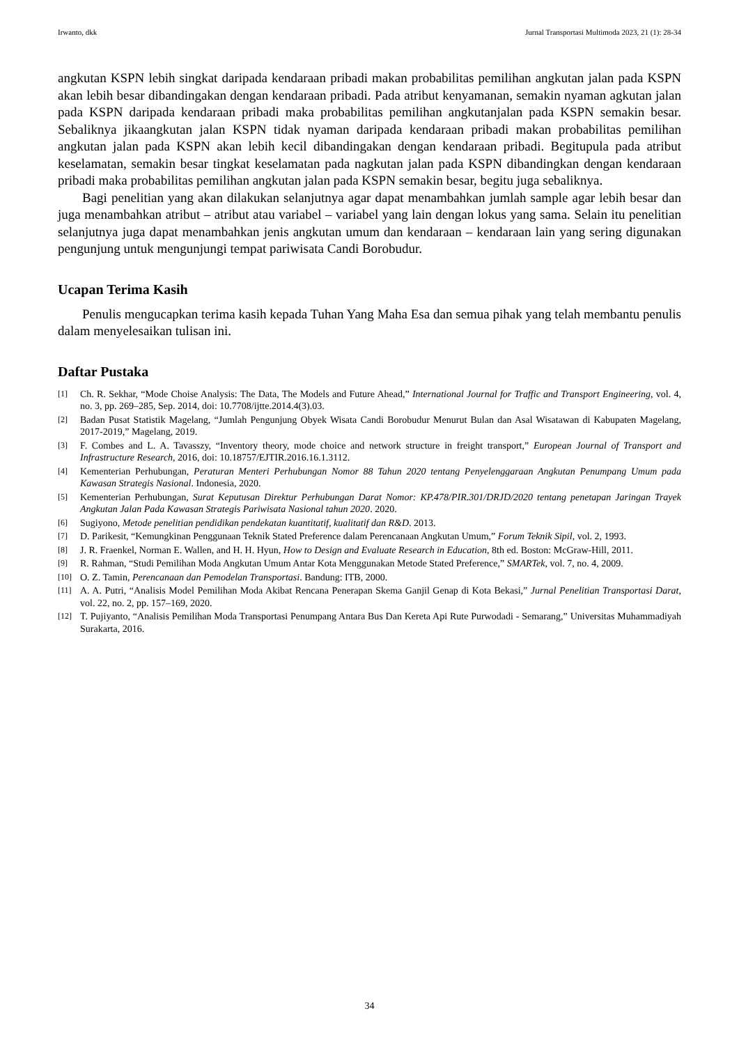Irwanto, dkk Jurnal Transportasi Multimoda 2023, 21 (1): 28-34
angkutan KSPN lebih singkat daripada kendaraan pribadi makan probabilitas pemilihan angkutan jalan pada KSPN akan lebih besar dibandingakan dengan kendaraan pribadi. Pada atribut kenyamanan, semakin nyaman agkutan jalan pada KSPN daripada kendaraan pribadi maka probabilitas pemilihan angkutanjalan pada KSPN semakin besar. Sebaliknya jikaangkutan jalan KSPN tidak nyaman daripada kendaraan pribadi makan probabilitas pemilihan angkutan jalan pada KSPN akan lebih kecil dibandingakan dengan kendaraan pribadi. Begitupula pada atribut keselamatan, semakin besar tingkat keselamatan pada nagkutan jalan pada KSPN dibandingkan dengan kendaraan pribadi maka probabilitas pemilihan angkutan jalan pada KSPN semakin besar, begitu juga sebaliknya.
Bagi penelitian yang akan dilakukan selanjutnya agar dapat menambahkan jumlah sample agar lebih besar dan juga menambahkan atribut – atribut atau variabel – variabel yang lain dengan lokus yang sama. Selain itu penelitian selanjutnya juga dapat menambahkan jenis angkutan umum dan kendaraan – kendaraan lain yang sering digunakan pengunjung untuk mengunjungi tempat pariwisata Candi Borobudur.
Ucapan Terima Kasih
Penulis mengucapkan terima kasih kepada Tuhan Yang Maha Esa dan semua pihak yang telah membantu penulis dalam menyelesaikan tulisan ini.
Daftar Pustaka
[1] Ch. R. Sekhar, “Mode Choise Analysis: The Data, The Models and Future Ahead,” International Journal for Traffic and Transport Engineering, vol. 4, no. 3, pp. 269–285, Sep. 2014, doi: 10.7708/ijtte.2014.4(3).03.
[2] Badan Pusat Statistik Magelang, “Jumlah Pengunjung Obyek Wisata Candi Borobudur Menurut Bulan dan Asal Wisatawan di Kabupaten Magelang, 2017-2019,” Magelang, 2019.
[3] F. Combes and L. A. Tavasszy, “Inventory theory, mode choice and network structure in freight transport,” European Journal of Transport and Infrastructure Research, 2016, doi: 10.18757/EJTIR.2016.16.1.3112.
[4] Kementerian Perhubungan, Peraturan Menteri Perhubungan Nomor 88 Tahun 2020 tentang Penyelenggaraan Angkutan Penumpang Umum pada Kawasan Strategis Nasional. Indonesia, 2020.
[5] Kementerian Perhubungan, Surat Keputusan Direktur Perhubungan Darat Nomor: KP.478/PIR.301/DRJD/2020 tentang penetapan Jaringan Trayek Angkutan Jalan Pada Kawasan Strategis Pariwisata Nasional tahun 2020. 2020.
[6] Sugiyono, Metode penelitian pendidikan pendekatan kuantitatif, kualitatif dan R&D. 2013.
[7] D. Parikesit, “Kemungkinan Penggunaan Teknik Stated Preference dalam Perencanaan Angkutan Umum,” Forum Teknik Sipil, vol. 2, 1993.
[8] J. R. Fraenkel, Norman E. Wallen, and H. H. Hyun, How to Design and Evaluate Research in Education, 8th ed. Boston: McGraw-Hill, 2011.
[9] R. Rahman, “Studi Pemilihan Moda Angkutan Umum Antar Kota Menggunakan Metode Stated Preference,” SMARTek, vol. 7, no. 4, 2009.
[10] O. Z. Tamin, Perencanaan dan Pemodelan Transportasi. Bandung: ITB, 2000.
[11] A. A. Putri, “Analisis Model Pemilihan Moda Akibat Rencana Penerapan Skema Ganjil Genap di Kota Bekasi,” Jurnal Penelitian Transportasi Darat, vol. 22, no. 2, pp. 157–169, 2020.
[12] T. Pujiyanto, “Analisis Pemilihan Moda Transportasi Penumpang Antara Bus Dan Kereta Api Rute Purwodadi - Semarang,” Universitas Muhammadiyah Surakarta, 2016.
34